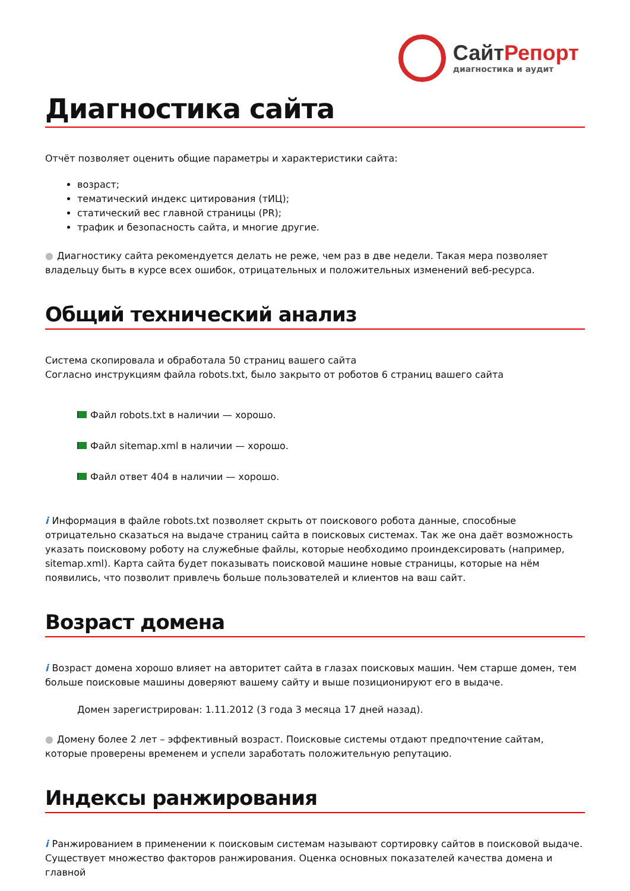СайтРепорт
диагностика и аудит
Диагностика сайта
Отчёт позволяет оценить общие параметры и характеристики сайта:
возраст;
тематический индекс цитирования (тИЦ);
статический вес главной страницы (PR);
трафик и безопасность сайта, и многие другие.
● Диагностику сайта рекомендуется делать не реже, чем раз в две недели. Такая мера позволяет владельцу быть в курсе всех ошибок, отрицательных и положительных изменений веб-ресурса.
Общий технический анализ
Система скопировала и обработала 50 страниц вашего сайта
Согласно инструкциям файла robots.txt, было закрыто от роботов 6 страниц вашего сайта
Файл robots.txt в наличии — хорошо.
Файл sitemap.xml в наличии — хорошо.
Файл ответ 404 в наличии — хорошо.
i Информация в файле robots.txt позволяет скрыть от поискового робота данные, способные отрицательно сказаться на выдаче страниц сайта в поисковых системах. Так же она даёт возможность указать поисковому роботу на служебные файлы, которые необходимо проиндексировать (например, sitemap.xml). Карта сайта будет показывать поисковой машине новые страницы, которые на нём появились, что позволит привлечь больше пользователей и клиентов на ваш сайт.
Возраст домена
i Возраст домена хорошо влияет на авторитет сайта в глазах поисковых машин. Чем старше домен, тем больше поисковые машины доверяют вашему сайту и выше позиционируют его в выдаче.
Домен зарегистрирован: 1.11.2012 (3 года 3 месяца 17 дней назад).
● Домену более 2 лет – эффективный возраст. Поисковые системы отдают предпочтение сайтам, которые проверены временем и успели заработать положительную репутацию.
Индексы ранжирования
i Ранжированием в применении к поисковым системам называют сортировку сайтов в поисковой выдаче. Существует множество факторов ранжирования. Оценка основных показателей качества домена и главной